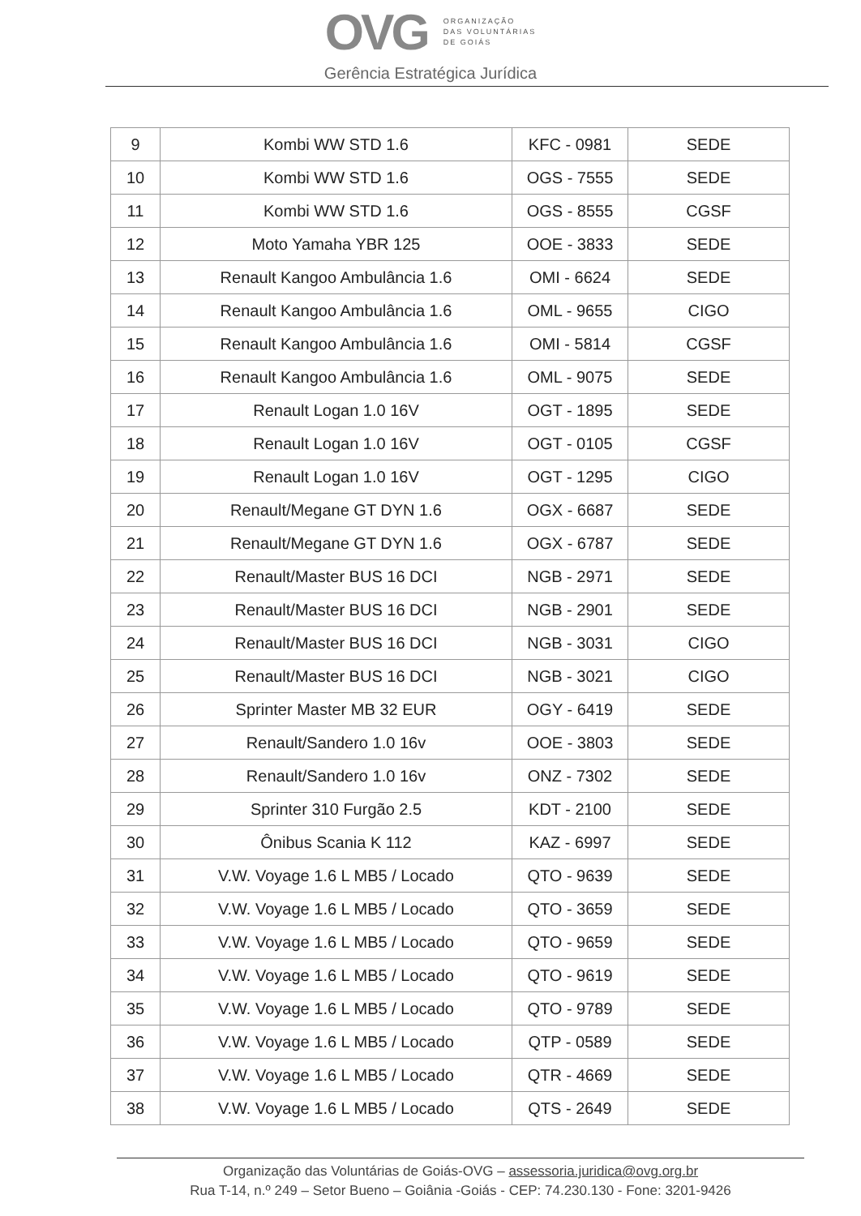OVG
ORGANIZAÇÃO
DAS VOLUNTÁRIAS
DE GOIÁS
Gerência Estratégica Jurídica
| 9 | Kombi WW STD 1.6 | KFC - 0981 | SEDE |
| 10 | Kombi WW STD 1.6 | OGS - 7555 | SEDE |
| 11 | Kombi WW STD 1.6 | OGS - 8555 | CGSF |
| 12 | Moto Yamaha YBR 125 | OOE - 3833 | SEDE |
| 13 | Renault Kangoo Ambulância 1.6 | OMI - 6624 | SEDE |
| 14 | Renault Kangoo Ambulância 1.6 | OML - 9655 | CIGO |
| 15 | Renault Kangoo Ambulância 1.6 | OMI - 5814 | CGSF |
| 16 | Renault Kangoo Ambulância 1.6 | OML - 9075 | SEDE |
| 17 | Renault Logan 1.0 16V | OGT - 1895 | SEDE |
| 18 | Renault Logan 1.0 16V | OGT - 0105 | CGSF |
| 19 | Renault Logan 1.0 16V | OGT - 1295 | CIGO |
| 20 | Renault/Megane GT DYN 1.6 | OGX - 6687 | SEDE |
| 21 | Renault/Megane GT DYN 1.6 | OGX - 6787 | SEDE |
| 22 | Renault/Master BUS 16 DCI | NGB - 2971 | SEDE |
| 23 | Renault/Master BUS 16 DCI | NGB - 2901 | SEDE |
| 24 | Renault/Master BUS 16 DCI | NGB - 3031 | CIGO |
| 25 | Renault/Master BUS 16 DCI | NGB - 3021 | CIGO |
| 26 | Sprinter Master MB 32 EUR | OGY - 6419 | SEDE |
| 27 | Renault/Sandero 1.0 16v | OOE - 3803 | SEDE |
| 28 | Renault/Sandero 1.0 16v | ONZ - 7302 | SEDE |
| 29 | Sprinter 310 Furgão 2.5 | KDT - 2100 | SEDE |
| 30 | Ônibus Scania K 112 | KAZ - 6997 | SEDE |
| 31 | V.W. Voyage 1.6 L MB5 / Locado | QTO - 9639 | SEDE |
| 32 | V.W. Voyage 1.6 L MB5 / Locado | QTO - 3659 | SEDE |
| 33 | V.W. Voyage 1.6 L MB5 / Locado | QTO - 9659 | SEDE |
| 34 | V.W. Voyage 1.6 L MB5 / Locado | QTO - 9619 | SEDE |
| 35 | V.W. Voyage 1.6 L MB5 / Locado | QTO - 9789 | SEDE |
| 36 | V.W. Voyage 1.6 L MB5 / Locado | QTP - 0589 | SEDE |
| 37 | V.W. Voyage 1.6 L MB5 / Locado | QTR - 4669 | SEDE |
| 38 | V.W. Voyage 1.6 L MB5 / Locado | QTS - 2649 | SEDE |
Organização das Voluntárias de Goiás-OVG – assessoria.juridica@ovg.org.br
Rua T-14, n.º 249 – Setor Bueno – Goiânia -Goiás - CEP: 74.230.130 - Fone: 3201-9426